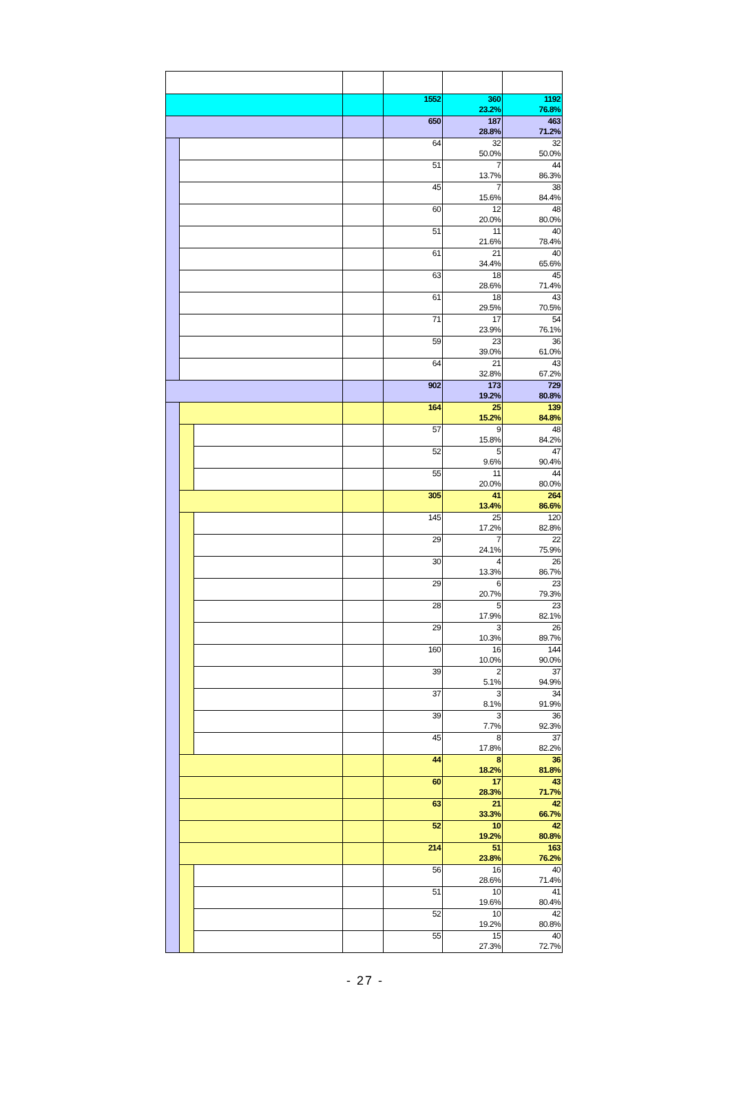| | | | | 1552 | 360 23.2% | 1192 76.8% |
| | | | | 650 | 187 28.8% | 463 71.2% |
| | | | | 64 | 32 50.0% | 32 50.0% |
| | | | | 51 | 7 13.7% | 44 86.3% |
| | | | | 45 | 7 15.6% | 38 84.4% |
| | | | | 60 | 12 20.0% | 48 80.0% |
| | | | | 51 | 11 21.6% | 40 78.4% |
| | | | | 61 | 21 34.4% | 40 65.6% |
| | | | | 63 | 18 28.6% | 45 71.4% |
| | | | | 61 | 18 29.5% | 43 70.5% |
| | | | | 71 | 17 23.9% | 54 76.1% |
| | | | | 59 | 23 39.0% | 36 61.0% |
| | | | | 64 | 21 32.8% | 43 67.2% |
| | | | | 902 | 173 19.2% | 729 80.8% |
| | | | | 164 | 25 15.2% | 139 84.8% |
| | | | | 57 | 9 15.8% | 48 84.2% |
| | | | | 52 | 5 9.6% | 47 90.4% |
| | | | | 55 | 11 20.0% | 44 80.0% |
| | | | | 305 | 41 13.4% | 264 86.6% |
| | | | | 145 | 25 17.2% | 120 82.8% |
| | | | | 29 | 7 24.1% | 22 75.9% |
| | | | | 30 | 4 13.3% | 26 86.7% |
| | | | | 29 | 6 20.7% | 23 79.3% |
| | | | | 28 | 5 17.9% | 23 82.1% |
| | | | | 29 | 3 10.3% | 26 89.7% |
| | | | | 160 | 16 10.0% | 144 90.0% |
| | | | | 39 | 2 5.1% | 37 94.9% |
| | | | | 37 | 3 8.1% | 34 91.9% |
| | | | | 39 | 3 7.7% | 36 92.3% |
| | | | | 45 | 8 17.8% | 37 82.2% |
| | | | | 44 | 8 18.2% | 36 81.8% |
| | | | | 60 | 17 28.3% | 43 71.7% |
| | | | | 63 | 21 33.3% | 42 66.7% |
| | | | | 52 | 10 19.2% | 42 80.8% |
| | | | | 214 | 51 23.8% | 163 76.2% |
| | | | | 56 | 16 28.6% | 40 71.4% |
| | | | | 51 | 10 19.6% | 41 80.4% |
| | | | | 52 | 10 19.2% | 42 80.8% |
| | | | | 55 | 15 27.3% | 40 72.7% |
- 27 -